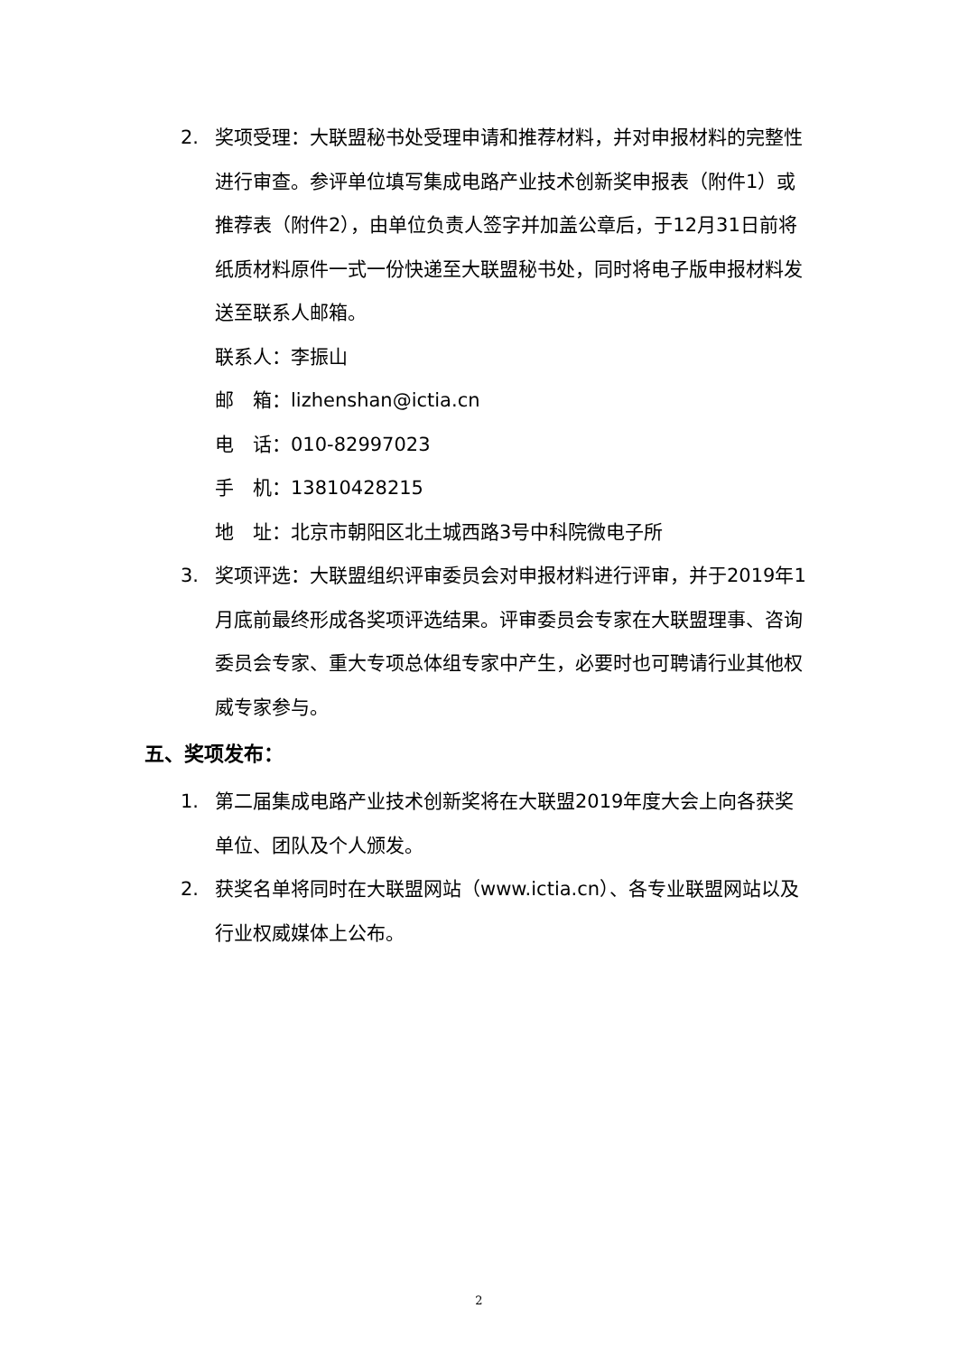2. 奖项受理：大联盟秘书处受理申请和推荐材料，并对申报材料的完整性进行审查。参评单位填写集成电路产业技术创新奖申报表（附件1）或推荐表（附件2），由单位负责人签字并加盖公章后，于12月31日前将纸质材料原件一式一份快递至大联盟秘书处，同时将电子版申报材料发送至联系人邮箱。
联系人：李振山
邮　箱：lizhenshan@ictia.cn
电　话：010-82997023
手　机：13810428215
地　址：北京市朝阳区北土城西路3号中科院微电子所
3. 奖项评选：大联盟组织评审委员会对申报材料进行评审，并于2019年1月底前最终形成各奖项评选结果。评审委员会专家在大联盟理事、咨询委员会专家、重大专项总体组专家中产生，必要时也可聘请行业其他权威专家参与。
五、奖项发布：
1. 第二届集成电路产业技术创新奖将在大联盟2019年度大会上向各获奖单位、团队及个人颁发。
2. 获奖名单将同时在大联盟网站（www.ictia.cn）、各专业联盟网站以及行业权威媒体上公布。
2